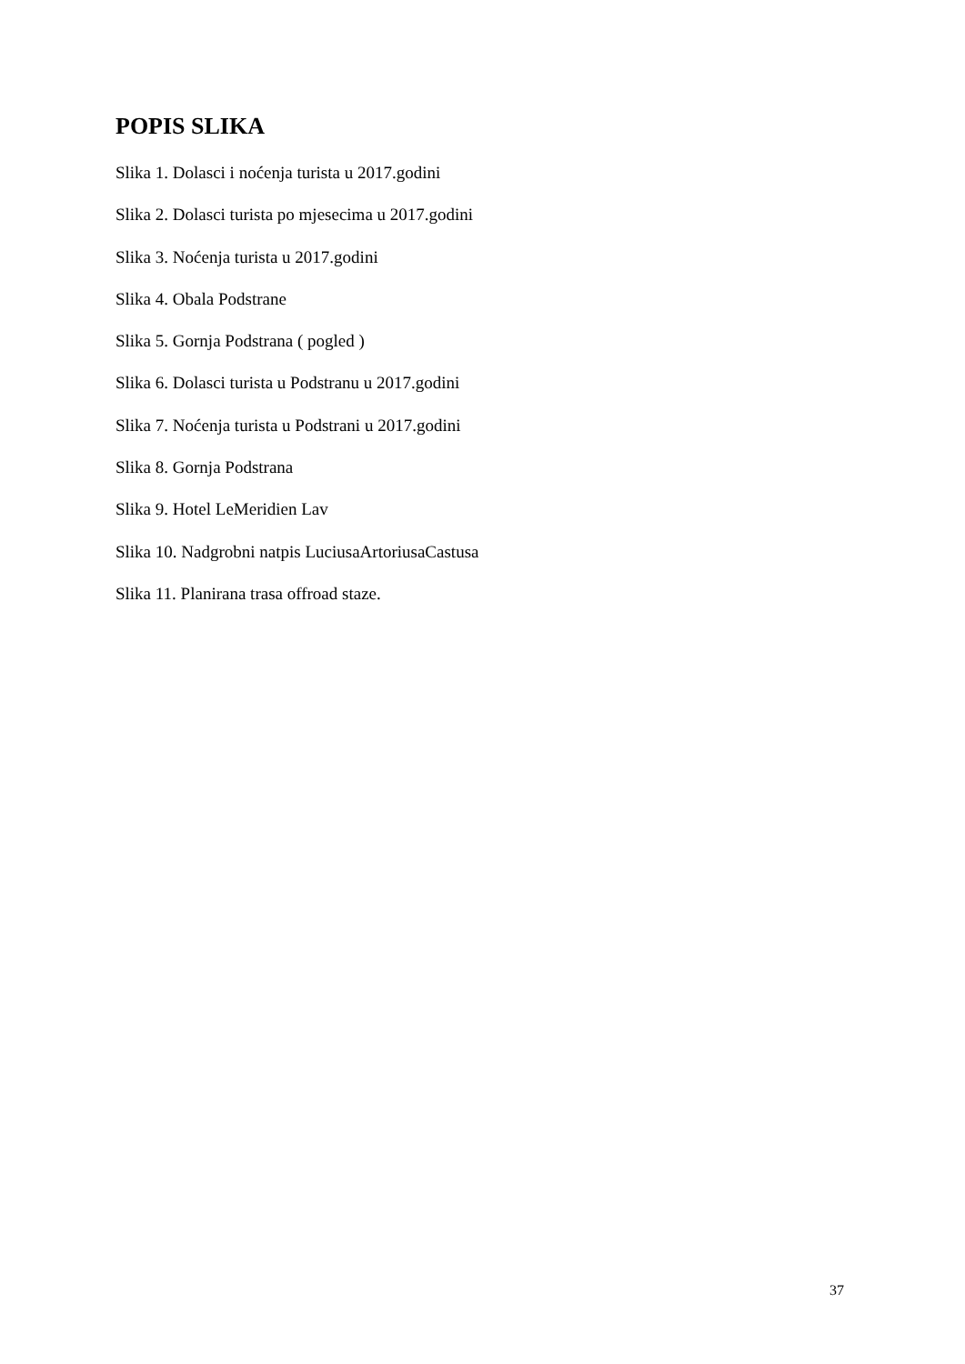POPIS SLIKA
Slika 1. Dolasci i noćenja turista u 2017.godini
Slika 2. Dolasci turista po mjesecima u 2017.godini
Slika 3. Noćenja turista u 2017.godini
Slika 4. Obala Podstrane
Slika 5. Gornja Podstrana ( pogled )
Slika 6. Dolasci turista u Podstranu u 2017.godini
Slika 7. Noćenja turista u Podstrani u 2017.godini
Slika 8. Gornja Podstrana
Slika 9. Hotel LeMeridien Lav
Slika 10. Nadgrobni natpis LuciusaArtoriusaCastusa
Slika 11. Planirana trasa offroad staze.
37